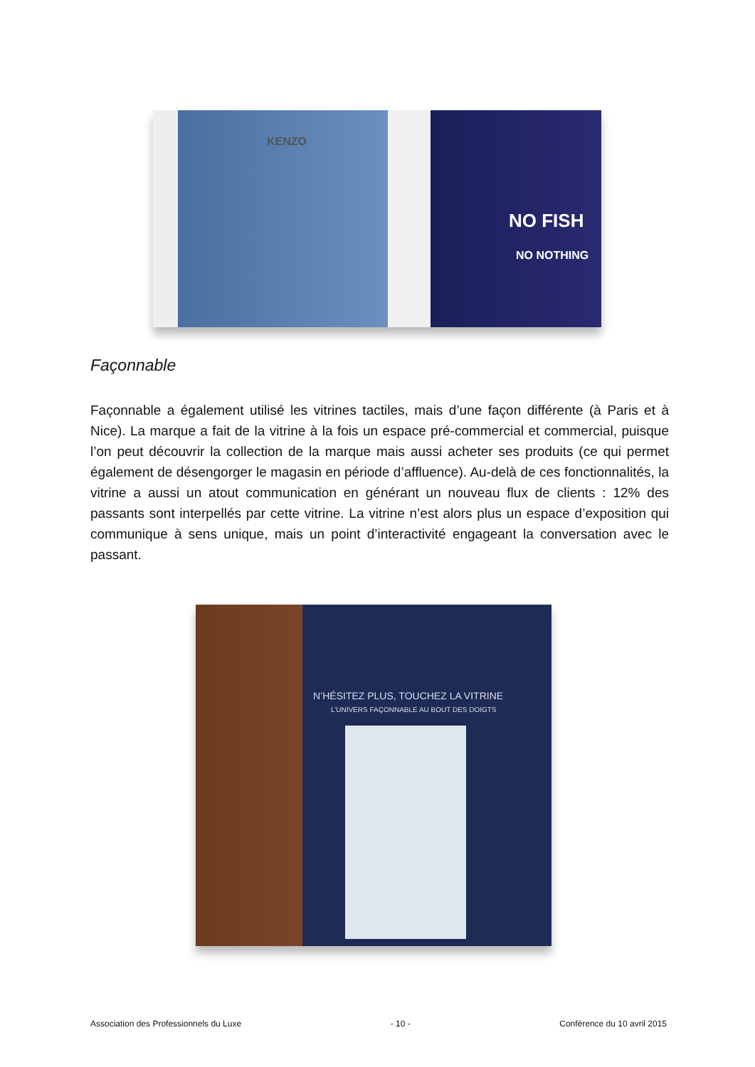KENZO
NO FISH
NO NOTHING
Façonnable
Façonnable a également utilisé les vitrines tactiles, mais d’une façon différente (à Paris et à Nice). La marque a fait de la vitrine à la fois un espace pré-commercial et commercial, puisque l’on peut découvrir la collection de la marque mais aussi acheter ses produits (ce qui permet également de désengorger le magasin en période d’affluence). Au-delà de ces fonctionnalités, la vitrine a aussi un atout communication en générant un nouveau flux de clients : 12% des passants sont interpellés par cette vitrine. La vitrine n’est alors plus un espace d’exposition qui communique à sens unique, mais un point d’interactivité engageant la conversation avec le passant.
N’HÉSITEZ PLUS, TOUCHEZ LA VITRINE
L’UNIVERS FAÇONNABLE AU BOUT DES DOIGTS
Association des Professionnels du Luxe - 10 - Conférence du 10 avril 2015